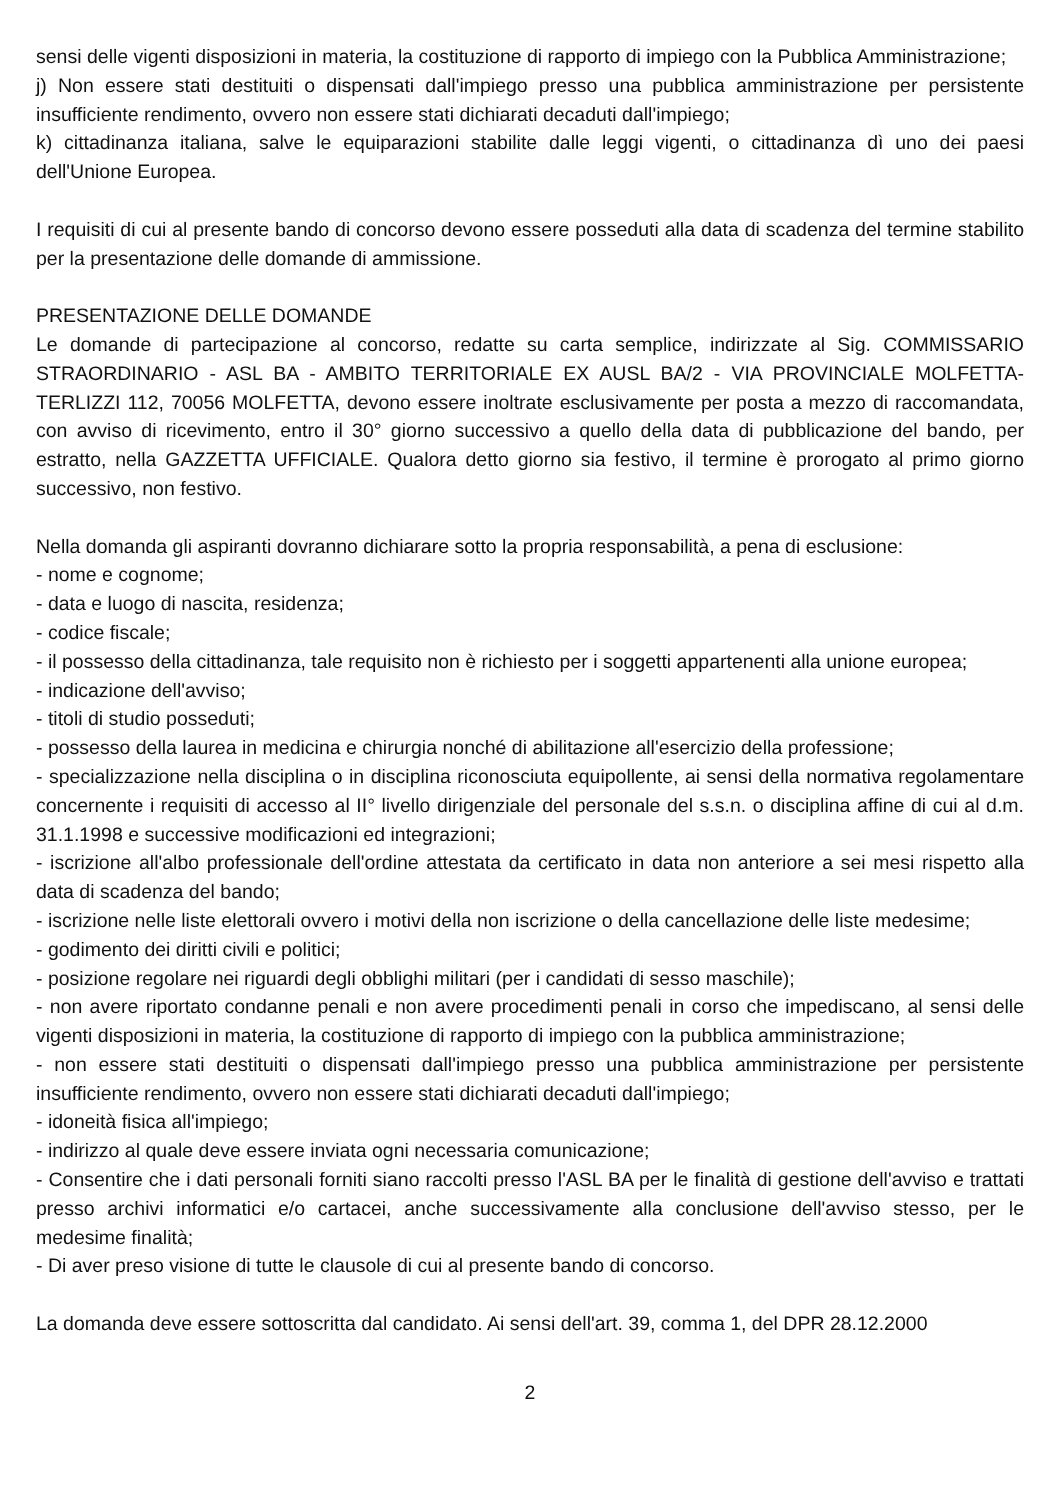sensi delle vigenti disposizioni in materia, la costituzione di rapporto di impiego con la Pubblica Amministrazione;
j) Non essere stati destituiti o dispensati dall'impiego presso una pubblica amministrazione per persistente insufficiente rendimento, ovvero non essere stati dichiarati decaduti dall'impiego;
k) cittadinanza italiana, salve le equiparazioni stabilite dalle leggi vigenti, o cittadinanza dì uno dei paesi dell'Unione Europea.
I requisiti di cui al presente bando di concorso devono essere posseduti alla data di scadenza del termine stabilito per la presentazione delle domande di ammissione.
PRESENTAZIONE DELLE DOMANDE
Le domande di partecipazione al concorso, redatte su carta semplice, indirizzate al Sig. COMMISSARIO STRAORDINARIO - ASL BA - AMBITO TERRITORIALE EX AUSL BA/2 - VIA PROVINCIALE MOLFETTA-TERLIZZI 112, 70056 MOLFETTA, devono essere inoltrate esclusivamente per posta a mezzo di raccomandata, con avviso di ricevimento, entro il 30° giorno successivo a quello della data di pubblicazione del bando, per estratto, nella GAZZETTA UFFICIALE. Qualora detto giorno sia festivo, il termine è prorogato al primo giorno successivo, non festivo.
Nella domanda gli aspiranti dovranno dichiarare sotto la propria responsabilità, a pena di esclusione:
- nome e cognome;
- data e luogo di nascita, residenza;
- codice fiscale;
- il possesso della cittadinanza, tale requisito non è richiesto per i soggetti appartenenti alla unione europea;
- indicazione dell'avviso;
- titoli di studio posseduti;
- possesso della laurea in medicina e chirurgia nonché di abilitazione all'esercizio della professione;
- specializzazione nella disciplina o in disciplina riconosciuta equipollente, ai sensi della normativa regolamentare concernente i requisiti di accesso al II° livello dirigenziale del personale del s.s.n. o disciplina affine di cui al d.m. 31.1.1998 e successive modificazioni ed integrazioni;
- iscrizione all'albo professionale dell'ordine attestata da certificato in data non anteriore a sei mesi rispetto alla data di scadenza del bando;
- iscrizione nelle liste elettorali ovvero i motivi della non iscrizione o della cancellazione delle liste medesime;
- godimento dei diritti civili e politici;
- posizione regolare nei riguardi degli obblighi militari (per i candidati di sesso maschile);
- non avere riportato condanne penali e non avere procedimenti penali in corso che impediscano, al sensi delle vigenti disposizioni in materia, la costituzione di rapporto di impiego con la pubblica amministrazione;
- non essere stati destituiti o dispensati dall'impiego presso una pubblica amministrazione per persistente insufficiente rendimento, ovvero non essere stati dichiarati decaduti dall'impiego;
- idoneità fisica all'impiego;
- indirizzo al quale deve essere inviata ogni necessaria comunicazione;
- Consentire che i dati personali forniti siano raccolti presso l'ASL BA per le finalità di gestione dell'avviso e trattati presso archivi informatici e/o cartacei, anche successivamente alla conclusione dell'avviso stesso, per le medesime finalità;
- Di aver preso visione di tutte le clausole di cui al presente bando di concorso.
La domanda deve essere sottoscritta dal candidato. Ai sensi dell'art. 39, comma 1, del DPR 28.12.2000
2